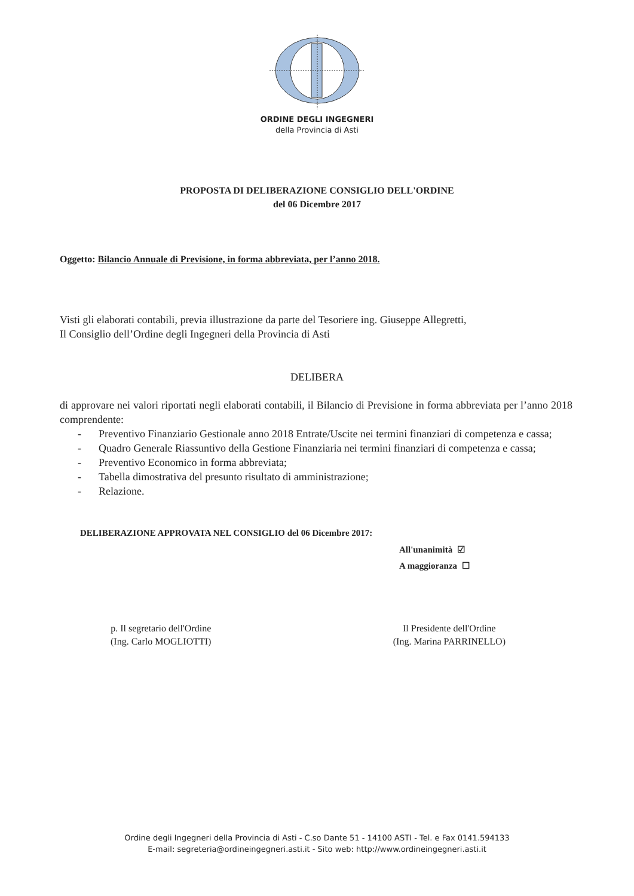ORDINE DEGLI INGEGNERI
della Provincia di Asti
PROPOSTA DI DELIBERAZIONE CONSIGLIO DELL'ORDINE
del 06 Dicembre 2017
Oggetto: Bilancio Annuale di Previsione, in forma abbreviata, per l’anno 2018.
Visti gli elaborati contabili, previa illustrazione da parte del Tesoriere ing. Giuseppe Allegretti,
Il Consiglio dell’Ordine degli Ingegneri della Provincia di Asti
DELIBERA
di approvare nei valori riportati negli elaborati contabili, il Bilancio di Previsione in forma abbreviata per l’anno 2018 comprendente:
- Preventivo Finanziario Gestionale anno 2018 Entrate/Uscite nei termini finanziari di competenza e cassa;
- Quadro Generale Riassuntivo della Gestione Finanziaria nei termini finanziari di competenza e cassa;
- Preventivo Economico in forma abbreviata;
- Tabella dimostrativa del presunto risultato di amministrazione;
- Relazione.
DELIBERAZIONE APPROVATA NEL CONSIGLIO del 06 Dicembre 2017:
All'unanimità ☑
A maggioranza ☐
p. Il segretario dell'Ordine
(Ing. Carlo MOGLIOTTI)
Il Presidente dell'Ordine
(Ing. Marina PARRINELLO)
Ordine degli Ingegneri della Provincia di Asti - C.so Dante 51 - 14100 ASTI - Tel. e Fax 0141.594133
E-mail: segreteria@ordineingegneri.asti.it - Sito web: http://www.ordineingegneri.asti.it